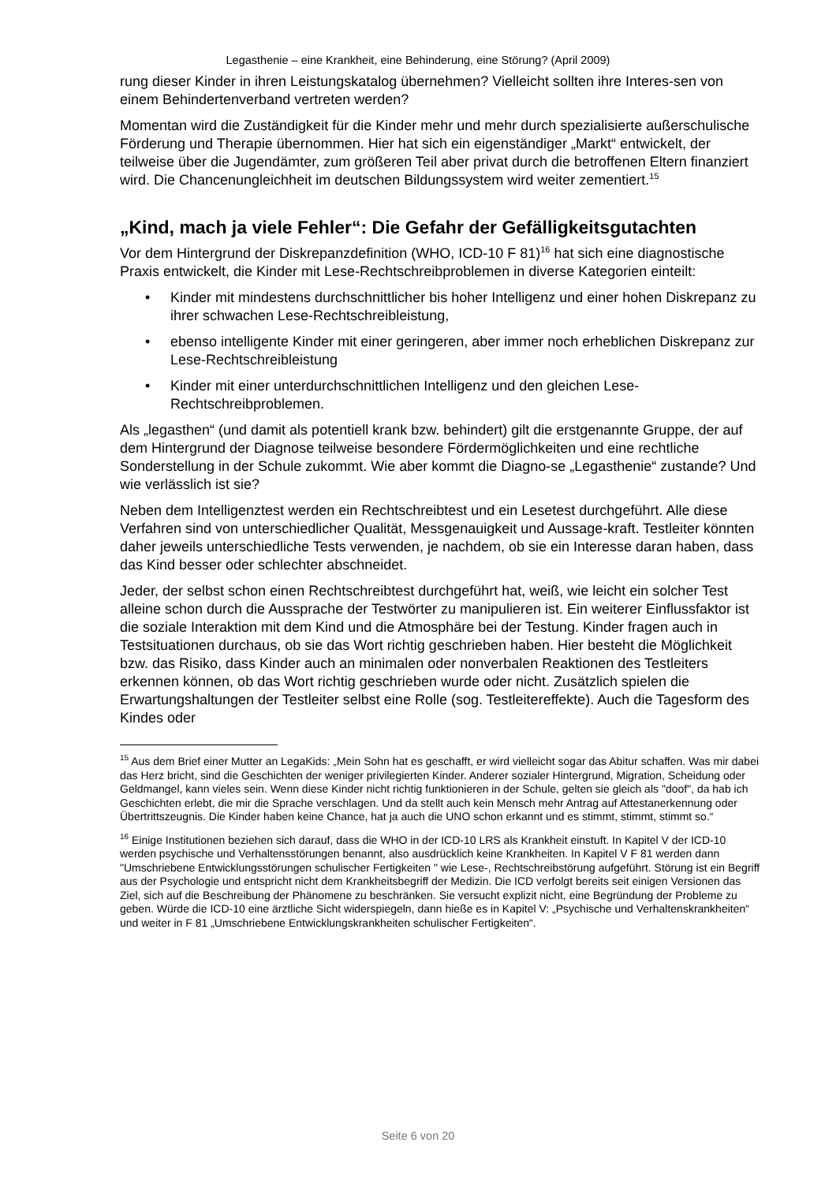Legasthenie – eine Krankheit, eine Behinderung, eine Störung? (April 2009)
rung dieser Kinder in ihren Leistungskatalog übernehmen? Vielleicht sollten ihre Interes-sen von einem Behindertenverband vertreten werden?
Momentan wird die Zuständigkeit für die Kinder mehr und mehr durch spezialisierte außerschulische Förderung und Therapie übernommen. Hier hat sich ein eigenständiger „Markt“ entwickelt, der teilweise über die Jugendämter, zum größeren Teil aber privat durch die betroffenen Eltern finanziert wird. Die Chancenungleichheit im deutschen Bildungssystem wird weiter zementiert.<sup>15</sup>
„Kind, mach ja viele Fehler“: Die Gefahr der Gefälligkeitsgutachten
Vor dem Hintergrund der Diskrepanzdefinition (WHO, ICD-10 F 81)<sup>16</sup> hat sich eine diagnostische Praxis entwickelt, die Kinder mit Lese-Rechtschreibproblemen in diverse Kategorien einteilt:
• Kinder mit mindestens durchschnittlicher bis hoher Intelligenz und einer hohen Diskrepanz zu ihrer schwachen Lese-Rechtschreibleistung,
• ebenso intelligente Kinder mit einer geringeren, aber immer noch erheblichen Diskrepanz zur Lese-Rechtschreibleistung
• Kinder mit einer unterdurchschnittlichen Intelligenz und den gleichen Lese-Rechtschreibproblemen.
Als „legasthen“ (und damit als potentiell krank bzw. behindert) gilt die erstgenannte Gruppe, der auf dem Hintergrund der Diagnose teilweise besondere Fördermöglichkeiten und eine rechtliche Sonderstellung in der Schule zukommt. Wie aber kommt die Diagno-se „Legasthenie“ zustande? Und wie verlässlich ist sie?
Neben dem Intelligenztest werden ein Rechtschreibtest und ein Lesetest durchgeführt. Alle diese Verfahren sind von unterschiedlicher Qualität, Messgenauigkeit und Aussage-kraft. Testleiter könnten daher jeweils unterschiedliche Tests verwenden, je nachdem, ob sie ein Interesse daran haben, dass das Kind besser oder schlechter abschneidet.
Jeder, der selbst schon einen Rechtschreibtest durchgeführt hat, weiß, wie leicht ein solcher Test alleine schon durch die Aussprache der Testwörter zu manipulieren ist. Ein weiterer Einflussfaktor ist die soziale Interaktion mit dem Kind und die Atmosphäre bei der Testung. Kinder fragen auch in Testsituationen durchaus, ob sie das Wort richtig geschrieben haben. Hier besteht die Möglichkeit bzw. das Risiko, dass Kinder auch an minimalen oder nonverbalen Reaktionen des Testleiters erkennen können, ob das Wort richtig geschrieben wurde oder nicht. Zusätzlich spielen die Erwartungshaltungen der Testleiter selbst eine Rolle (sog. Testleitereffekte). Auch die Tagesform des Kindes oder
<sup>15</sup> Aus dem Brief einer Mutter an LegaKids: „Mein Sohn hat es geschafft, er wird vielleicht sogar das Abitur schaffen. Was mir dabei das Herz bricht, sind die Geschichten der weniger privilegierten Kinder. Anderer sozialer Hintergrund, Migration, Scheidung oder Geldmangel, kann vieles sein. Wenn diese Kinder nicht richtig funktionieren in der Schule, gelten sie gleich als "doof", da hab ich Geschichten erlebt, die mir die Sprache verschlagen. Und da stellt auch kein Mensch mehr Antrag auf Attestanerkennung oder Übertrittszeugnis. Die Kinder haben keine Chance, hat ja auch die UNO schon erkannt und es stimmt, stimmt, stimmt so.“
<sup>16</sup> Einige Institutionen beziehen sich darauf, dass die WHO in der ICD-10 LRS als Krankheit einstuft. In Kapitel V der ICD-10 werden psychische und Verhaltensstörungen benannt, also ausdrücklich keine Krankheiten. In Kapitel V F 81 werden dann "Umschriebene Entwicklungsstörungen schulischer Fertigkeiten " wie Lese-, Rechtschreibstörung aufgeführt. Störung ist ein Begriff aus der Psychologie und entspricht nicht dem Krankheitsbegriff der Medizin. Die ICD verfolgt bereits seit einigen Versionen das Ziel, sich auf die Beschreibung der Phänomene zu beschränken. Sie versucht explizit nicht, eine Begründung der Probleme zu geben. Würde die ICD-10 eine ärztliche Sicht widerspiegeln, dann hieße es in Kapitel V: „Psychische und Verhaltenskrankheiten“ und weiter in F 81 „Umschriebene Entwicklungskrankheiten schulischer Fertigkeiten“.
Seite 6 von 20